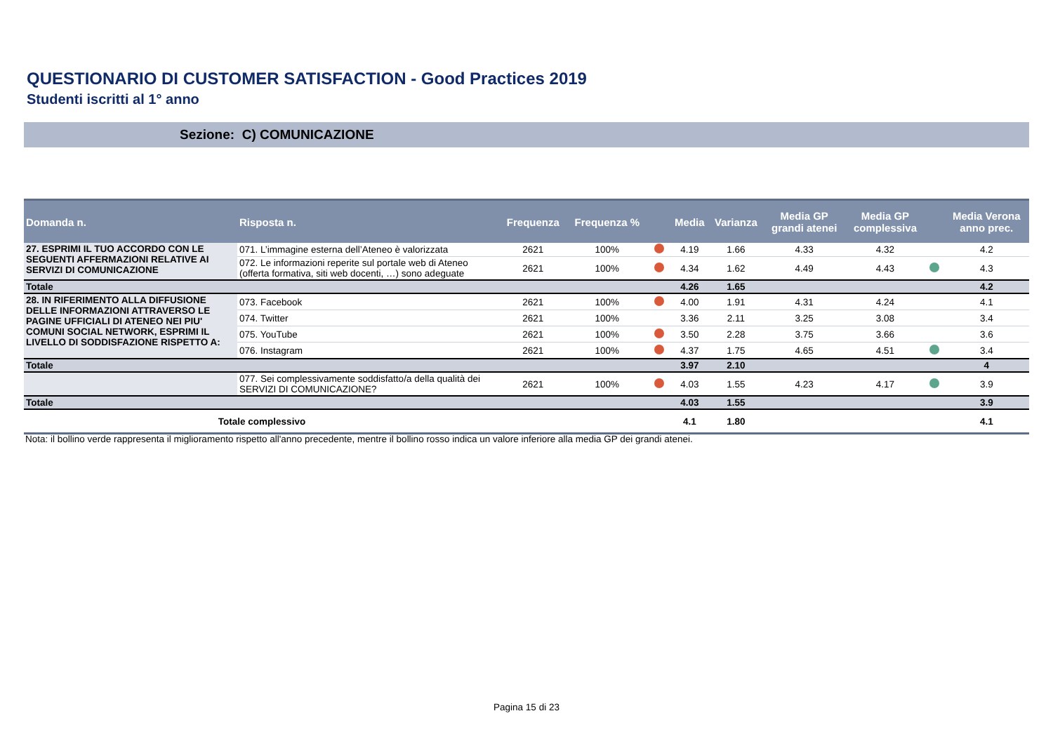QUESTIONARIO DI CUSTOMER SATISFACTION - Good Practices 2019
Studenti iscritti al 1° anno
Sezione: C) COMUNICAZIONE
| Domanda n. | Risposta n. | Frequenza | Frequenza % | | Media | Varianza | Media GP grandi atenei | Media GP complessiva | | Media Verona anno prec. |
| --- | --- | --- | --- | --- | --- | --- | --- | --- | --- | --- |
| 27. ESPRIMI IL TUO ACCORDO CON LE SEGUENTI AFFERMAZIONI RELATIVE AI SERVIZI DI COMUNICAZIONE | 071. L’immagine esterna dell’Ateneo è valorizzata | 2621 | 100% | | 4.19 | 1.66 | 4.33 | 4.32 | | 4.2 |
| | 072. Le informazioni reperite sul portale web di Ateneo (offerta formativa, siti web docenti, …) sono adeguate | 2621 | 100% | | 4.34 | 1.62 | 4.49 | 4.43 | | 4.3 |
| Totale | | | | | 4.26 | 1.65 | | | | 4.2 |
| 28. IN RIFERIMENTO ALLA DIFFUSIONE DELLE INFORMAZIONI ATTRAVERSO LE PAGINE UFFICIALI DI ATENEO NEI PIU' COMUNI SOCIAL NETWORK, ESPRIMI IL LIVELLO DI SODDISFAZIONE RISPETTO A: | 073. Facebook | 2621 | 100% | | 4.00 | 1.91 | 4.31 | 4.24 | | 4.1 |
| | 074. Twitter | 2621 | 100% | | 3.36 | 2.11 | 3.25 | 3.08 | | 3.4 |
| | 075. YouTube | 2621 | 100% | | 3.50 | 2.28 | 3.75 | 3.66 | | 3.6 |
| | 076. Instagram | 2621 | 100% | | 4.37 | 1.75 | 4.65 | 4.51 | | 3.4 |
| Totale | | | | | 3.97 | 2.10 | | | | 4 |
| | 077. Sei complessivamente soddisfatto/a della qualità dei SERVIZI DI COMUNICAZIONE? | 2621 | 100% | | 4.03 | 1.55 | 4.23 | 4.17 | | 3.9 |
| Totale | | | | | 4.03 | 1.55 | | | | 3.9 |
| Totale complessivo | | | | | 4.1 | 1.80 | | | | 4.1 |
Nota: il bollino verde rappresenta il miglioramento rispetto all'anno precedente, mentre il bollino rosso indica un valore inferiore alla media GP dei grandi atenei.
Pagina 15 di 23